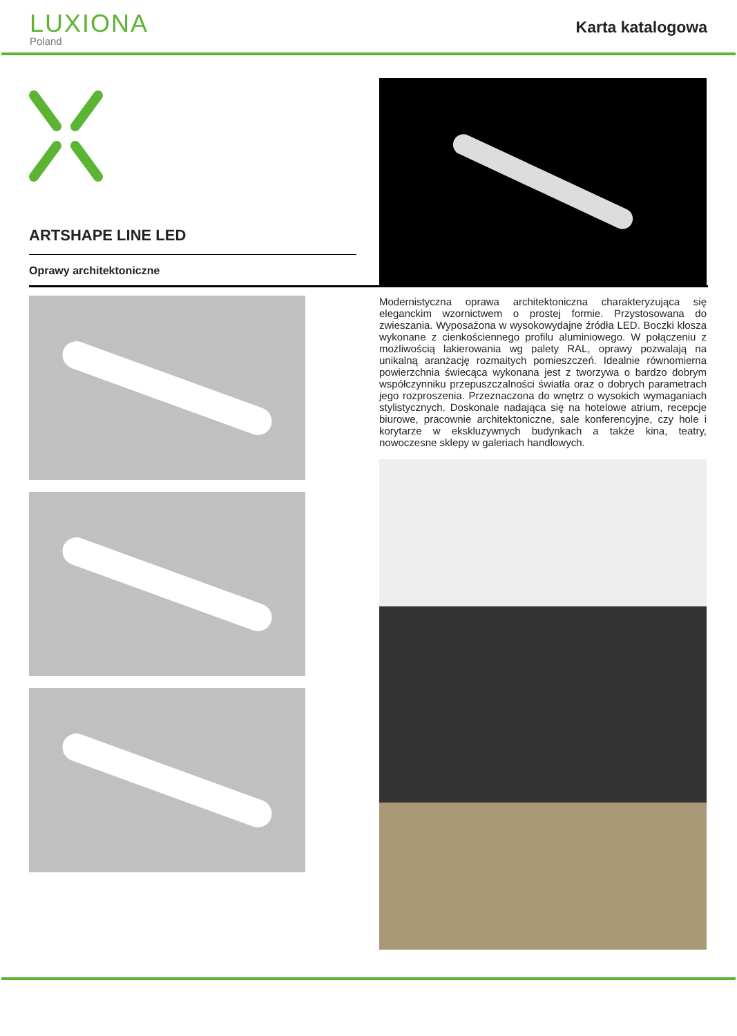LUXIONA
Poland
Karta katalogowa
ARTSHAPE LINE LED
Oprawy architektoniczne
Modernistyczna oprawa architektoniczna charakteryzująca się eleganckim wzornictwem o prostej formie. Przystosowana do zwieszania. Wyposażona w wysokowydajne źródła LED. Boczki klosza wykonane z cienkościennego profilu aluminiowego. W połączeniu z możliwością lakierowania wg palety RAL, oprawy pozwalają na unikalną aranżację rozmaitych pomieszczeń. Idealnie równomierna powierzchnia świecąca wykonana jest z tworzywa o bardzo dobrym współczynniku przepuszczalności światła oraz o dobrych parametrach jego rozproszenia. Przeznaczona do wnętrz o wysokich wymaganiach stylistycznych. Doskonale nadająca się na hotelowe atrium, recepcje biurowe, pracownie architektoniczne, sale konferencyjne, czy hole i korytarze w ekskluzywnych budynkach a także kina, teatry, nowoczesne sklepy w galeriach handlowych.